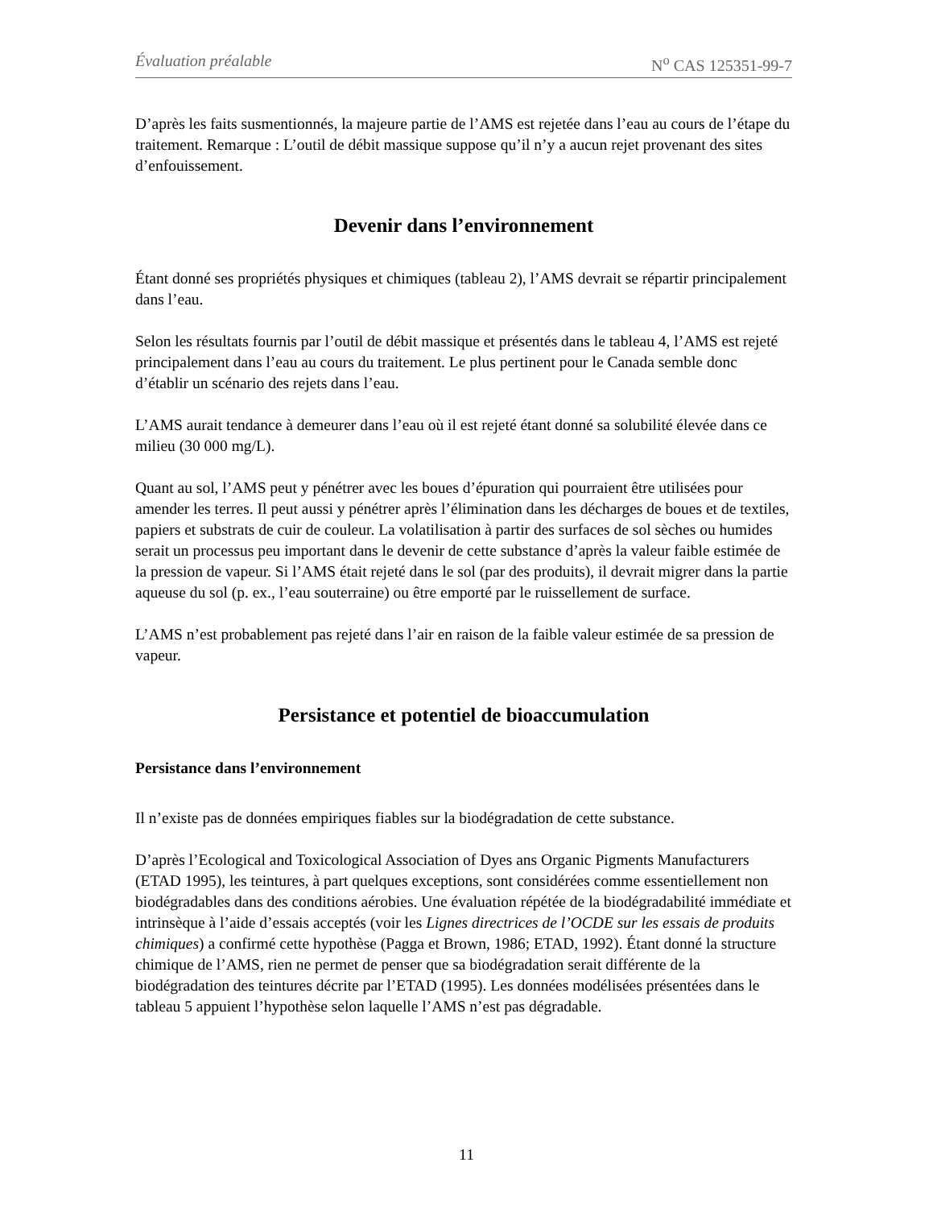Évaluation préalable N<sup>o</sup> CAS 125351-99-7
D’après les faits susmentionnés, la majeure partie de l’AMS est rejetée dans l’eau au cours de l’étape du traitement. Remarque : L’outil de débit massique suppose qu’il n’y a aucun rejet provenant des sites d’enfouissement.
Devenir dans l’environnement
Étant donné ses propriétés physiques et chimiques (tableau 2), l’AMS devrait se répartir principalement dans l’eau.
Selon les résultats fournis par l’outil de débit massique et présentés dans le tableau 4, l’AMS est rejeté principalement dans l’eau au cours du traitement. Le plus pertinent pour le Canada semble donc d’établir un scénario des rejets dans l’eau.
L’AMS aurait tendance à demeurer dans l’eau où il est rejeté étant donné sa solubilité élevée dans ce milieu (30 000 mg/L).
Quant au sol, l’AMS peut y pénétrer avec les boues d’épuration qui pourraient être utilisées pour amender les terres. Il peut aussi y pénétrer après l’élimination dans les décharges de boues et de textiles, papiers et substrats de cuir de couleur. La volatilisation à partir des surfaces de sol sèches ou humides serait un processus peu important dans le devenir de cette substance d’après la valeur faible estimée de la pression de vapeur. Si l’AMS était rejeté dans le sol (par des produits), il devrait migrer dans la partie aqueuse du sol (p. ex., l’eau souterraine) ou être emporté par le ruissellement de surface.
L’AMS n’est probablement pas rejeté dans l’air en raison de la faible valeur estimée de sa pression de vapeur.
Persistance et potentiel de bioaccumulation
Persistance dans l’environnement
Il n’existe pas de données empiriques fiables sur la biodégradation de cette substance.
D’après l’Ecological and Toxicological Association of Dyes ans Organic Pigments Manufacturers (ETAD 1995), les teintures, à part quelques exceptions, sont considérées comme essentiellement non biodégradables dans des conditions aérobies. Une évaluation répétée de la biodégradabilité immédiate et intrinsèque à l’aide d’essais acceptés (voir les Lignes directrices de l’OCDE sur les essais de produits chimiques) a confirmé cette hypothèse (Pagga et Brown, 1986; ETAD, 1992). Étant donné la structure chimique de l’AMS, rien ne permet de penser que sa biodégradation serait différente de la biodégradation des teintures décrite par l’ETAD (1995). Les données modélisées présentées dans le tableau 5 appuient l’hypothèse selon laquelle l’AMS n’est pas dégradable.
11